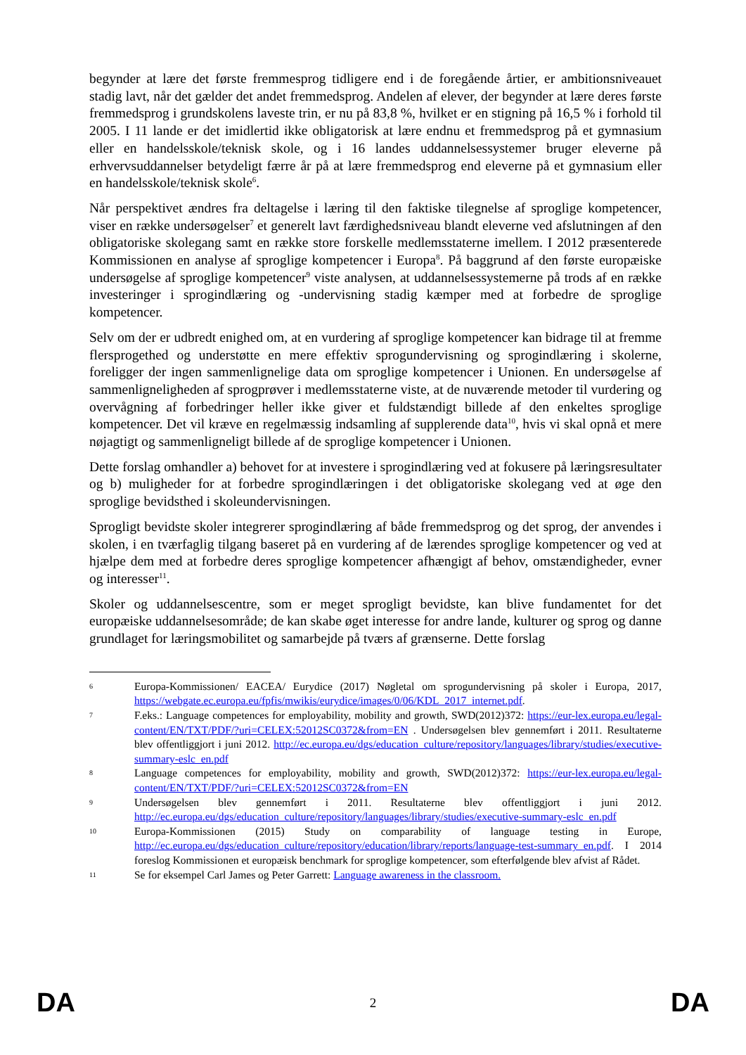begynder at lære det første fremmesprog tidligere end i de foregående årtier, er ambitionsniveauet stadig lavt, når det gælder det andet fremmedsprog. Andelen af elever, der begynder at lære deres første fremmedsprog i grundskolens laveste trin, er nu på 83,8 %, hvilket er en stigning på 16,5 % i forhold til 2005. I 11 lande er det imidlertid ikke obligatorisk at lære endnu et fremmedsprog på et gymnasium eller en handelsskole/teknisk skole, og i 16 landes uddannelsessystemer bruger eleverne på erhvervsuddannelser betydeligt færre år på at lære fremmedsprog end eleverne på et gymnasium eller en handelsskole/teknisk skole<sup>6</sup>.
Når perspektivet ændres fra deltagelse i læring til den faktiske tilegnelse af sproglige kompetencer, viser en række undersøgelser<sup>7</sup> et generelt lavt færdighedsniveau blandt eleverne ved afslutningen af den obligatoriske skolegang samt en række store forskelle medlemsstaterne imellem. I 2012 præsenterede Kommissionen en analyse af sproglige kompetencer i Europa<sup>8</sup>. På baggrund af den første europæiske undersøgelse af sproglige kompetencer<sup>9</sup> viste analysen, at uddannelsessystemerne på trods af en række investeringer i sprogindlæring og -undervisning stadig kæmper med at forbedre de sproglige kompetencer.
Selv om der er udbredt enighed om, at en vurdering af sproglige kompetencer kan bidrage til at fremme flersprogethed og understøtte en mere effektiv sprogundervisning og sprogindlæring i skolerne, foreligger der ingen sammenlignelige data om sproglige kompetencer i Unionen. En undersøgelse af sammenligneligheden af sprogprøver i medlemsstaterne viste, at de nuværende metoder til vurdering og overvågning af forbedringer heller ikke giver et fuldstændigt billede af den enkeltes sproglige kompetencer. Det vil kræve en regelmæssig indsamling af supplerende data<sup>10</sup>, hvis vi skal opnå et mere nøjagtigt og sammenligneligt billede af de sproglige kompetencer i Unionen.
Dette forslag omhandler a) behovet for at investere i sprogindlæring ved at fokusere på læringsresultater og b) muligheder for at forbedre sprogindlæringen i det obligatoriske skolegang ved at øge den sproglige bevidsthed i skoleundervisningen.
Sprogligt bevidste skoler integrerer sprogindlæring af både fremmedsprog og det sprog, der anvendes i skolen, i en tværfaglig tilgang baseret på en vurdering af de lærendes sproglige kompetencer og ved at hjælpe dem med at forbedre deres sproglige kompetencer afhængigt af behov, omstændigheder, evner og interesser<sup>11</sup>.
Skoler og uddannelsescentre, som er meget sprogligt bevidste, kan blive fundamentet for det europæiske uddannelsesområde; de kan skabe øget interesse for andre lande, kulturer og sprog og danne grundlaget for læringsmobilitet og samarbejde på tværs af grænserne. Dette forslag
6 Europa-Kommissionen/ EACEA/ Eurydice (2017) Nøgletal om sprogundervisning på skoler i Europa, 2017, https://webgate.ec.europa.eu/fpfis/mwikis/eurydice/images/0/06/KDL_2017_internet.pdf.
7 F.eks.: Language competences for employability, mobility and growth, SWD(2012)372: https://eur-lex.europa.eu/legal-content/EN/TXT/PDF/?uri=CELEX:52012SC0372&from=EN . Undersøgelsen blev gennemført i 2011. Resultaterne blev offentliggjort i juni 2012. http://ec.europa.eu/dgs/education_culture/repository/languages/library/studies/executive-summary-eslc_en.pdf
8 Language competences for employability, mobility and growth, SWD(2012)372: https://eur-lex.europa.eu/legal-content/EN/TXT/PDF/?uri=CELEX:52012SC0372&from=EN
9 Undersøgelsen blev gennemført i 2011. Resultaterne blev offentliggjort i juni 2012. http://ec.europa.eu/dgs/education_culture/repository/languages/library/studies/executive-summary-eslc_en.pdf
10 Europa-Kommissionen (2015) Study on comparability of language testing in Europe, http://ec.europa.eu/dgs/education_culture/repository/education/library/reports/language-test-summary_en.pdf. I 2014 foreslog Kommissionen et europæisk benchmark for sproglige kompetencer, som efterfølgende blev afvist af Rådet.
11 Se for eksempel Carl James og Peter Garrett: Language awareness in the classroom.
DA 2 DA